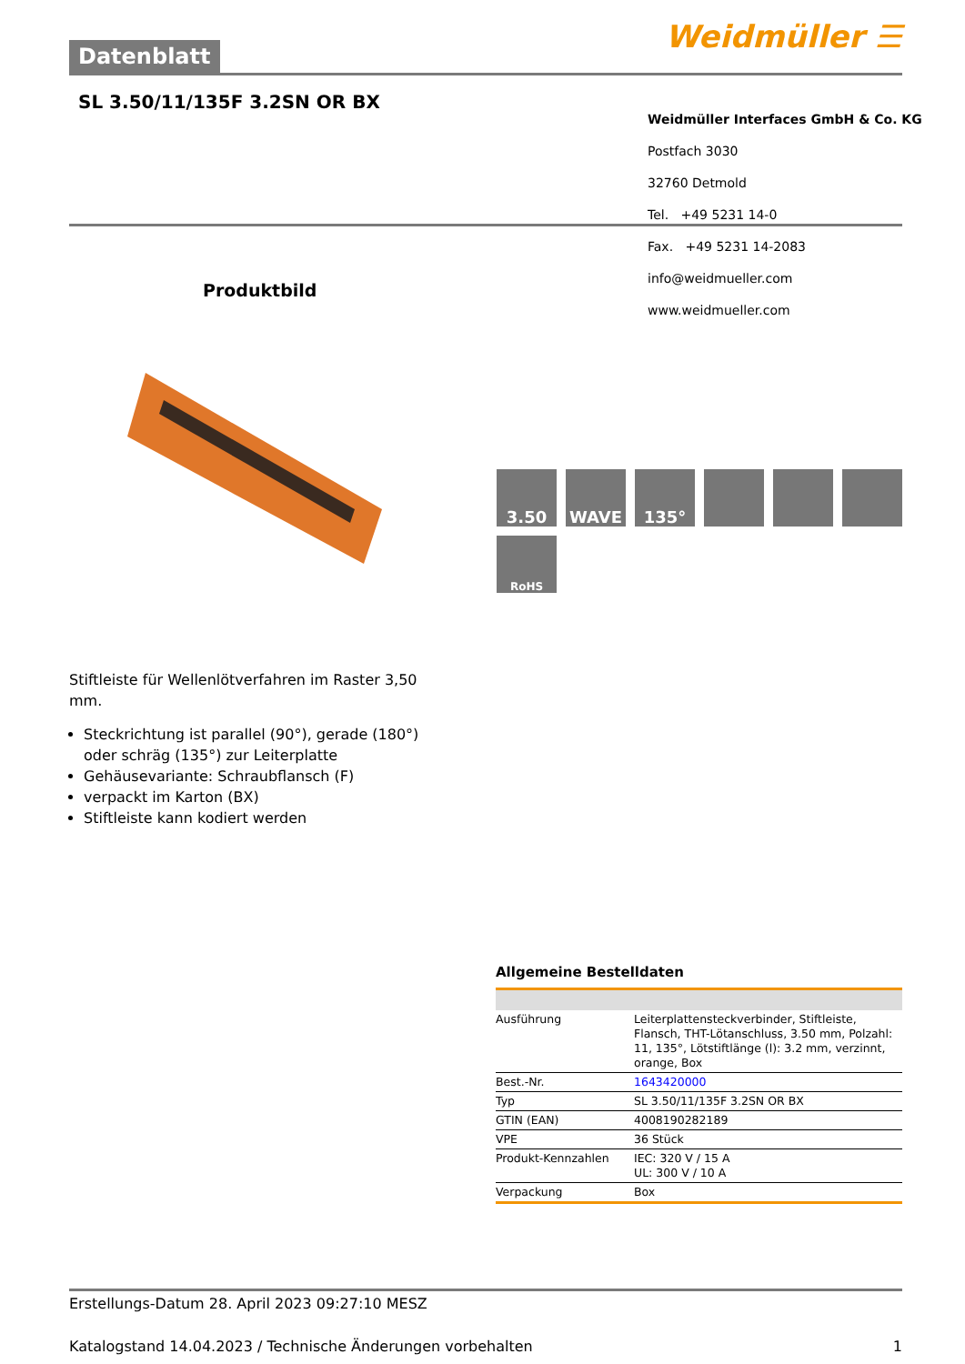Datenblatt Weidmüller ☰
SL 3.50/11/135F 3.2SN OR BX
Weidmüller Interfaces GmbH & Co. KG
Postfach 3030
32760 Detmold
Tel. +49 5231 14-0
Fax. +49 5231 14-2083
info@weidmueller.com
www.weidmueller.com
Produktbild
3.50
WAVE
135°
RoHS
Stiftleiste für Wellenlötverfahren im Raster 3,50 mm.
Steckrichtung ist parallel (90°), gerade (180°) oder schräg (135°) zur Leiterplatte
Gehäusevariante: Schraubflansch (F)
verpackt im Karton (BX)
Stiftleiste kann kodiert werden
Allgemeine Bestelldaten
| Ausführung | Leiterplattensteckverbinder, Stiftleiste, Flansch, THT-Lötanschluss, 3.50 mm, Polzahl: 11, 135°, Lötstiftlänge (l): 3.2 mm, verzinnt, orange, Box |
| Best.-Nr. | 1643420000 |
| Typ | SL 3.50/11/135F 3.2SN OR BX |
| GTIN (EAN) | 4008190282189 |
| VPE | 36 Stück |
| Produkt-Kennzahlen | IEC: 320 V / 15 A UL: 300 V / 10 A |
| Verpackung | Box |
Erstellungs-Datum 28. April 2023 09:27:10 MESZ
Katalogstand 14.04.2023 / Technische Änderungen vorbehalten 1